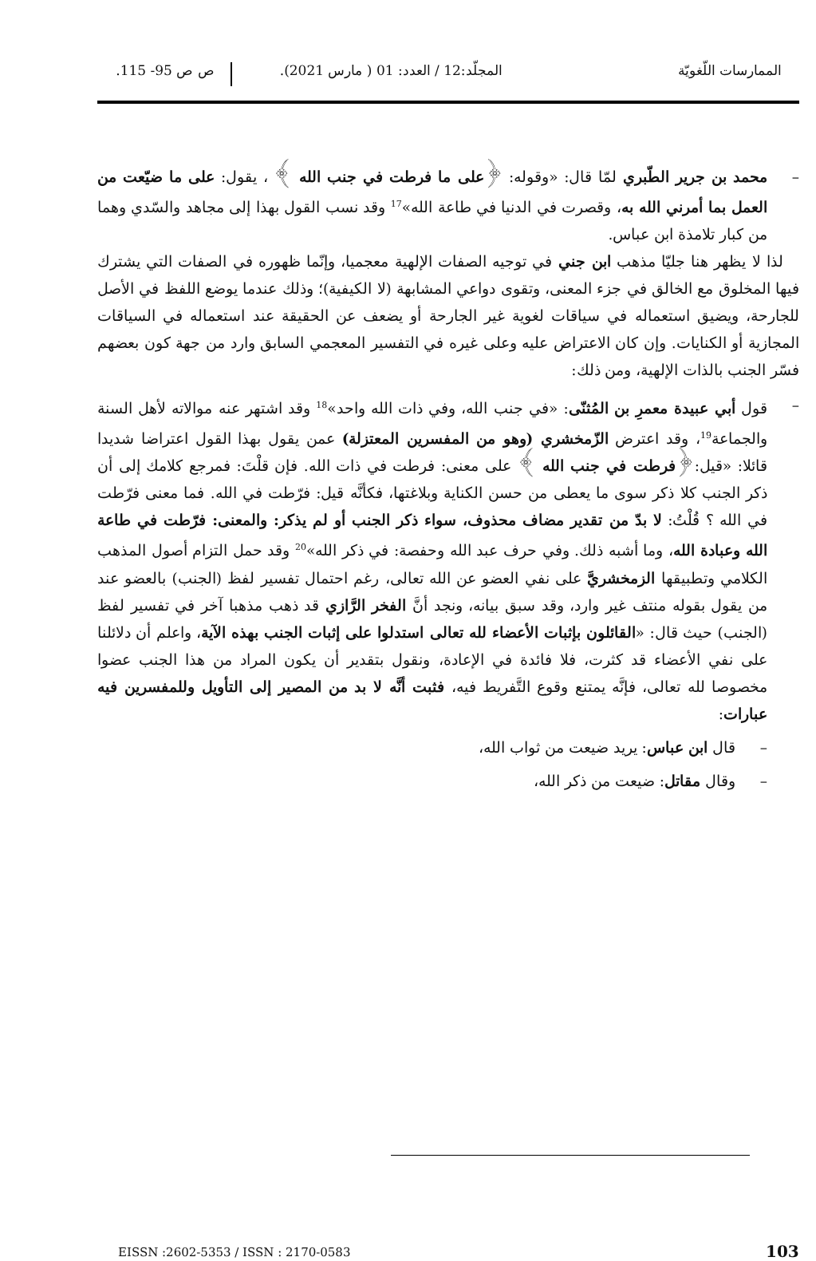الممارسات اللّغويّة المجلّد:12 / العدد: 01 ( مارس 2021).
ص ص 95- 115.
– محمد بن جرير الطّبري لمّا قال: «وقوله: ﴿على ما فرطت في جنب الله ﴾ ، يقول: على ما ضيّعت من العمل بما أمرني الله به، وقصرت في الدنيا في طاعة الله»<sup>17</sup> وقد نسب القول بهذا إلى مجاهد والسّدي وهما من كبار تلامذة ابن عباس.
لذا لا يظهر هنا جليّا مذهب ابن جني في توجيه الصفات الإلهية معجميا، وإنّما ظهوره في الصفات التي يشترك فيها المخلوق مع الخالق في جزء المعنى، وتقوى دواعي المشابهة (لا الكيفية)؛ وذلك عندما يوضع اللفظ في الأصل للجارحة، ويضيق استعماله في سياقات لغوية غير الجارحة أو يضعف عن الحقيقة عند استعماله في السياقات المجازية أو الكنايات. وإن كان الاعتراض عليه وعلى غيره في التفسير المعجمي السابق وارد من جهة كون بعضهم فسّر الجنب بالذات الإلهية، ومن ذلك:
– قول أبي عبيدة معمرِ بن المُثنّى: «في جنب الله، وفي ذات الله واحد»<sup>18</sup> وقد اشتهر عنه موالاته لأهل السنة والجماعة<sup>19</sup>، وقد اعترض الزّمخشري (وهو من المفسرين المعتزلة) عمن يقول بهذا القول اعتراضا شديدا قائلا: «قيل:﴿فرطت في جنب الله ﴾ على معنى: فرطت في ذات الله. فإن قلْتَ: فمرجع كلامك إلى أن ذكر الجنب كلا ذكر سوى ما يعطى من حسن الكناية وبلاغتها، فكأنَّه قيل: فرّطت في الله. فما معنى فرّطت في الله ؟ قُلْتُ: لا بدّ من تقدير مضاف محذوف، سواء ذكر الجنب أو لم يذكر: والمعنى: فرّطت في طاعة الله وعبادة الله، وما أشبه ذلك. وفي حرف عبد الله وحفصة: في ذكر الله»<sup>20</sup> وقد حمل التزام أصول المذهب الكلامي وتطبيقها الزمخشريَّ على نفي العضو عن الله تعالى، رغم احتمال تفسير لفظ (الجنب) بالعضو عند من يقول بقوله منتف غير وارد، وقد سبق بيانه، ونجد أنَّ الفخر الرَّازي قد ذهب مذهبا آخر في تفسير لفظ (الجنب) حيث قال: «القائلون بإثبات الأعضاء لله تعالى استدلوا على إثبات الجنب بهذه الآية، واعلم أن دلائلنا على نفي الأعضاء قد كثرت، فلا فائدة في الإعادة، ونقول بتقدير أن يكون المراد من هذا الجنب عضوا مخصوصا لله تعالى، فإنَّه يمتنع وقوع التَّفريط فيه، فثبت أنَّه لا بد من المصير إلى التأويل وللمفسرين فيه عبارات:
– قال ابن عباس: يريد ضيعت من ثواب الله،
– وقال مقاتل: ضيعت من ذكر الله،
EISSN :2602-5353 / ISSN : 2170-0583
103